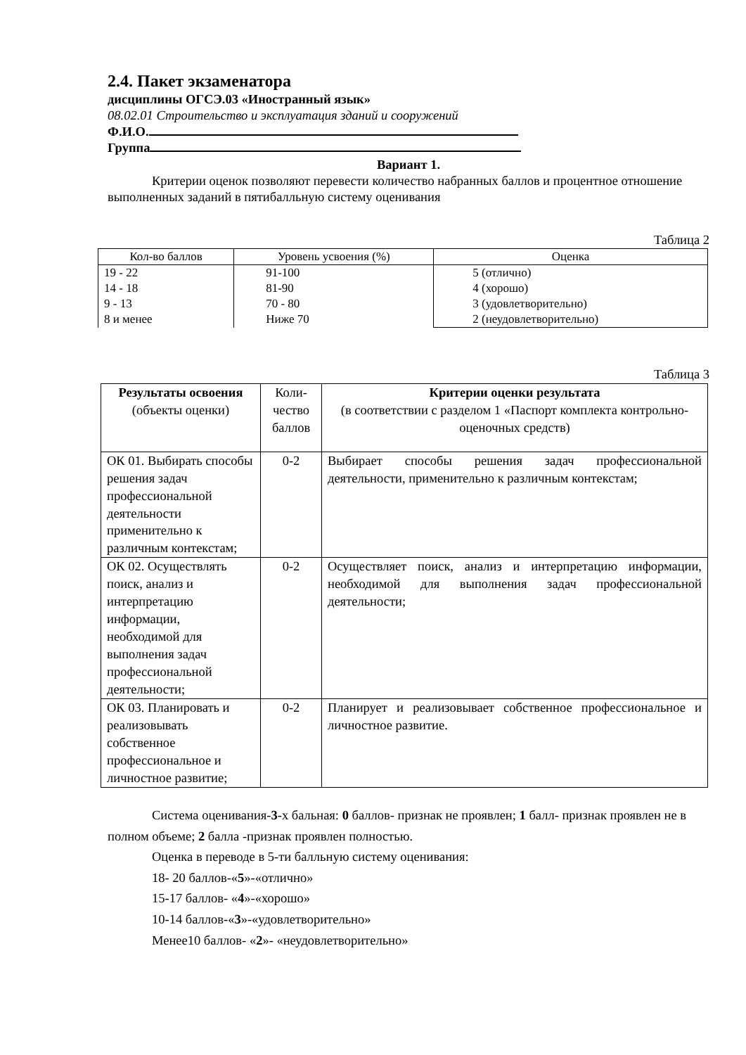2.4. Пакет экзаменатора
дисциплины ОГСЭ.03 «Иностранный язык»
08.02.01 Строительство и эксплуатация зданий и сооружений
Ф.И.О.
Группа
Вариант 1.
Критерии оценок позволяют перевести количество набранных баллов и процентное отношение выполненных заданий в пятибалльную систему оценивания
Таблица 2
| Кол-во баллов | Уровень усвоения (%) | Оценка |
| --- | --- | --- |
| 19 - 22 14 - 18 9 - 13 8 и менее | 91-100 81-90 70 - 80 Ниже 70 | 5 (отлично) 4 (хорошо) 3 (удовлетворительно) 2 (неудовлетворительно) |
Таблица 3
| Результаты освоения (объекты оценки) | Коли- чество баллов | Критерии оценки результата (в соответствии с разделом 1 «Паспорт комплекта контрольно-оценочных средств) |
| ОК 01. Выбирать способы решения задач профессиональной деятельности применительно к различным контекстам; | 0-2 | Выбирает способы решения задач профессиональной деятельности, применительно к различным контекстам; |
| ОК 02. Осуществлять поиск, анализ и интерпретацию информации, необходимой для выполнения задач профессиональной деятельности; | 0-2 | Осуществляет поиск, анализ и интерпретацию информации, необходимой для выполнения задач профессиональной деятельности; |
| ОК 03. Планировать и реализовывать собственное профессиональное и личностное развитие; | 0-2 | Планирует и реализовывает собственное профессиональное и личностное развитие. |
Система оценивания-3-х бальная: 0 баллов- признак не проявлен; 1 балл- признак проявлен не в полном объеме; 2 балла -признак проявлен полностью.
Оценка в переводе в 5-ти балльную систему оценивания:
18- 20 баллов-«5»-«отлично»
15-17 баллов- «4»-«хорошо»
10-14 баллов-«3»-«удовлетворительно»
Менее10 баллов- «2»- «неудовлетворительно»